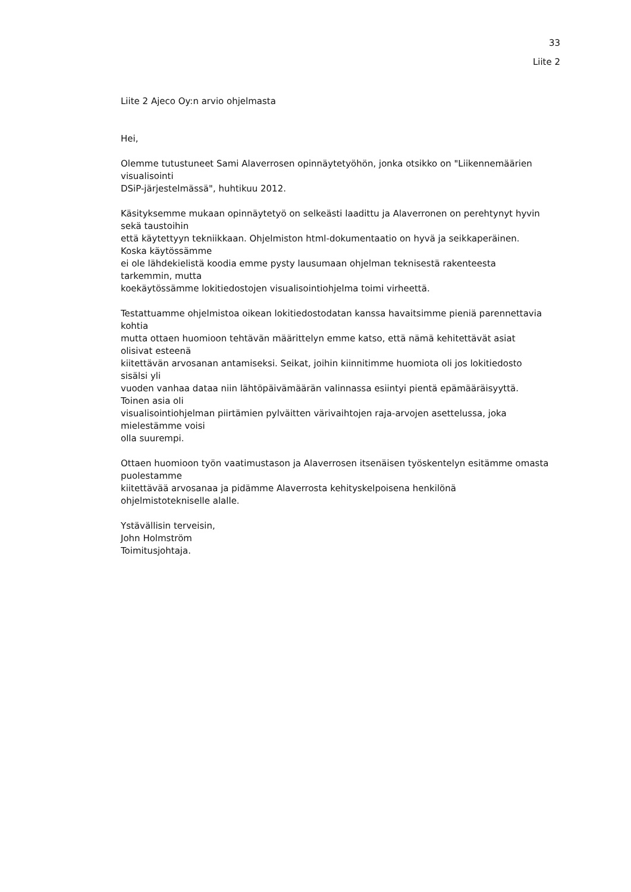33
Liite 2
Liite 2 Ajeco Oy:n arvio ohjelmasta
Hei,
Olemme tutustuneet Sami Alaverrosen opinnäytetyöhön, jonka otsikko on "Liikennemäärien
visualisointi
DSiP-järjestelmässä", huhtikuu 2012.
Käsityksemme mukaan opinnäytetyö on selkeästi laadittu ja Alaverronen on perehtynyt hyvin
sekä taustoihin
että käytettyyn tekniikkaan. Ohjelmiston html-dokumentaatio on hyvä ja seikkaperäinen.
Koska käytössämme
ei ole lähdekielistä koodia emme pysty lausumaan ohjelman teknisestä rakenteesta
tarkemmin, mutta
koekäytössämme lokitiedostojen visualisointiohjelma toimi virheettä.
Testattuamme ohjelmistoa oikean lokitiedostodatan kanssa havaitsimme pieniä parennettavia
kohtia
mutta ottaen huomioon tehtävän määrittelyn emme katso, että nämä kehitettävät asiat
olisivat esteenä
kiitettävän arvosanan antamiseksi. Seikat, joihin kiinnitimme huomiota oli jos lokitiedosto
sisälsi yli
vuoden vanhaa dataa niin lähtöpäivämäärän valinnassa esiintyi pientä epämääräisyyttä.
Toinen asia oli
visualisointiohjelman piirtämien pylväitten värivaihtojen raja-arvojen asettelussa, joka
mielestämme voisi
olla suurempi.
Ottaen huomioon työn vaatimustason ja Alaverrosen itsenäisen työskentelyn esitämme omasta
puolestamme
kiitettävää arvosanaa ja pidämme Alaverrosta kehityskelpoisena henkilönä
ohjelmistotekniselle alalle.
Ystävällisin terveisin,
John Holmström
Toimitusjohtaja.